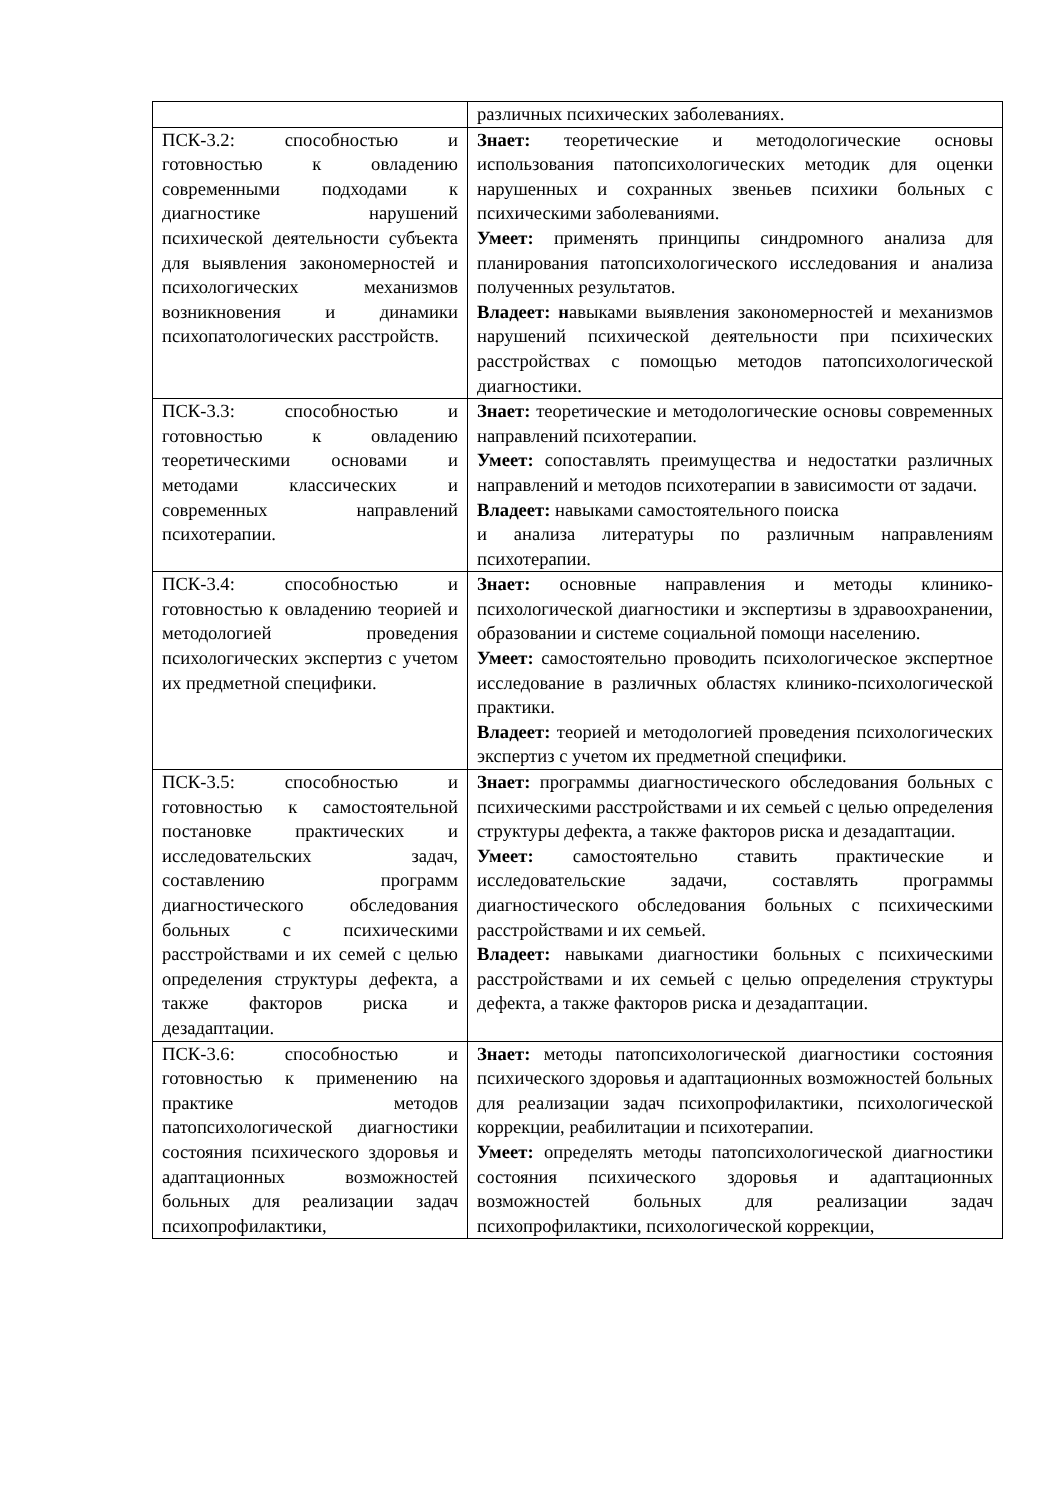| | различных психических заболеваниях. |
| ПСК-3.2: способностью и готовностью к овладению современными подходами к диагностике нарушений психической деятельности субъекта для выявления закономерностей и психологических механизмов возникновения и динамики психопатологических расстройств. | Знает: теоретические и методологические основы использования патопсихологических методик для оценки нарушенных и сохранных звеньев психики больных с психическими заболеваниями. Умеет: применять принципы синдромного анализа для планирования патопсихологического исследования и анализа полученных результатов. Владеет: н авыками выявления закономерностей и механизмов нарушений психической деятельности при психических расстройствах с помощью методов патопсихологической диагностики. |
| ПСК-3.3: способностью и готовностью к овладению теоретическими основами и методами классических и современных направлений психотерапии. | Знает: теоретические и методологические основы современных направлений психотерапии. Умеет: сопоставлять преимущества и недостатки различных направлений и методов психотерапии в зависимости от задачи. Владеет: навыками самостоятельного поиска и анализа литературы по различным направлениям психотерапии. |
| ПСК-3.4: способностью и готовностью к овладению теорией и методологией проведения психологических экспертиз с учетом их предметной специфики. | Знает: основные направления и методы клинико-психологической диагностики и экспертизы в здравоохранении, образовании и системе социальной помощи населению. Умеет: самостоятельно проводить психологическое экспертное исследование в различных областях клинико-психологической практики. Владеет: теорией и методологией проведения психологических экспертиз с учетом их предметной специфики. |
| ПСК-3.5: способностью и готовностью к самостоятельной постановке практических и исследовательских задач, составлению программ диагностического обследования больных с психическими расстройствами и их семей с целью определения структуры дефекта, а также факторов риска и дезадаптации. | Знает: программы диагностического обследования больных с психическими расстройствами и их семьей с целью определения структуры дефекта, а также факторов риска и дезадаптации. Умеет: самостоятельно ставить практические и исследовательские задачи, составлять программы диагностического обследования больных с психическими расстройствами и их семьей. Владеет: навыками диагностики больных с психическими расстройствами и их семьей с целью определения структуры дефекта, а также факторов риска и дезадаптации. |
| ПСК-3.6: способностью и готовностью к применению на практике методов патопсихологической диагностики состояния психического здоровья и адаптационных возможностей больных для реализации задач психопрофилактики, | Знает: методы патопсихологической диагностики состояния психического здоровья и адаптационных возможностей больных для реализации задач психопрофилактики, психологической коррекции, реабилитации и психотерапии. Умеет: определять методы патопсихологической диагностики состояния психического здоровья и адаптационных возможностей больных для реализации задач психопрофилактики, психологической коррекции, |